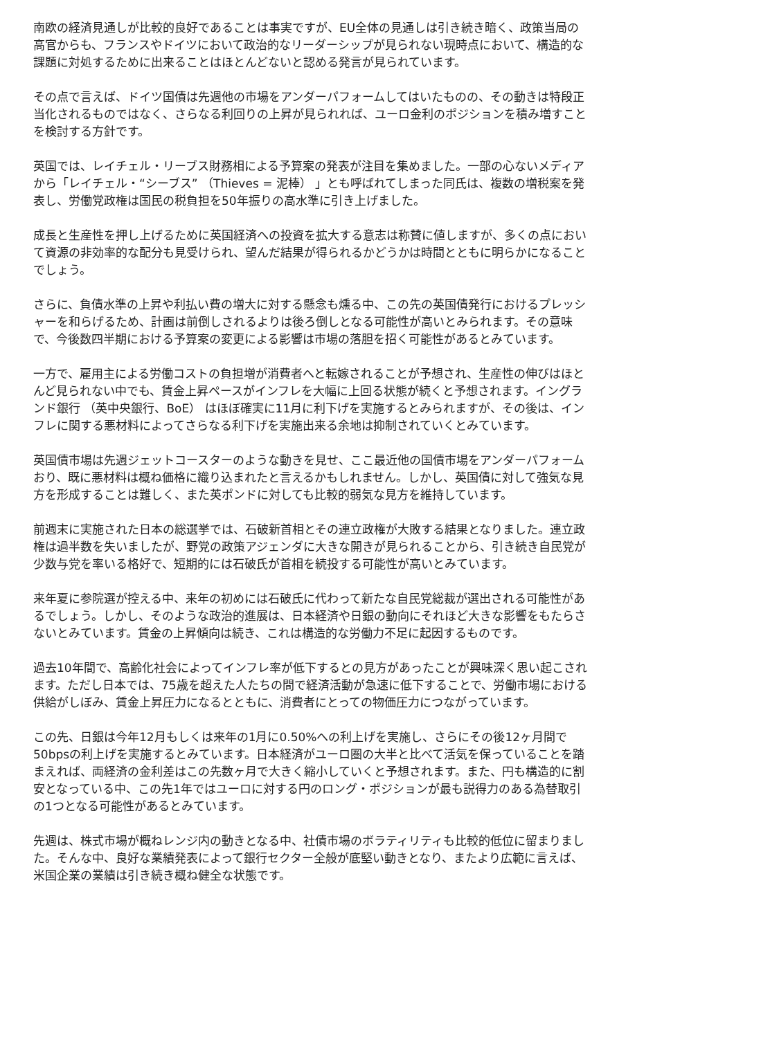南欧の経済見通しが比較的良好であることは事実ですが、EU全体の見通しは引き続き暗く、政策当局の高官からも、フランスやドイツにおいて政治的なリーダーシップが見られない現時点において、構造的な課題に対処するために出来ることはほとんどないと認める発言が見られています。
その点で言えば、ドイツ国債は先週他の市場をアンダーパフォームしてはいたものの、その動きは特段正当化されるものではなく、さらなる利回りの上昇が見られれば、ユーロ金利のポジションを積み増すことを検討する方針です。
英国では、レイチェル・リーブス財務相による予算案の発表が注目を集めました。一部の心ないメディアから「レイチェル・“シーブス” （Thieves = 泥棒） 」とも呼ばれてしまった同氏は、複数の増税案を発表し、労働党政権は国民の税負担を50年振りの高水準に引き上げました。
成長と生産性を押し上げるために英国経済への投資を拡大する意志は称賛に値しますが、多くの点において資源の非効率的な配分も見受けられ、望んだ結果が得られるかどうかは時間とともに明らかになることでしょう。
さらに、負債水準の上昇や利払い費の増大に対する懸念も燻る中、この先の英国債発行におけるプレッシャーを和らげるため、計画は前倒しされるよりは後ろ倒しとなる可能性が高いとみられます。その意味で、今後数四半期における予算案の変更による影響は市場の落胆を招く可能性があるとみています。
一方で、雇用主による労働コストの負担増が消費者へと転嫁されることが予想され、生産性の伸びはほとんど見られない中でも、賃金上昇ペースがインフレを大幅に上回る状態が続くと予想されます。イングランド銀行 （英中央銀行、BoE） はほぼ確実に11月に利下げを実施するとみられますが、その後は、インフレに関する悪材料によってさらなる利下げを実施出来る余地は抑制されていくとみています。
英国債市場は先週ジェットコースターのような動きを見せ、ここ最近他の国債市場をアンダーパフォームおり、既に悪材料は概ね価格に織り込まれたと言えるかもしれません。しかし、英国債に対して強気な見方を形成することは難しく、また英ポンドに対しても比較的弱気な見方を維持しています。
前週末に実施された日本の総選挙では、石破新首相とその連立政権が大敗する結果となりました。連立政権は過半数を失いましたが、野党の政策アジェンダに大きな開きが見られることから、引き続き自民党が少数与党を率いる格好で、短期的には石破氏が首相を続投する可能性が高いとみています。
来年夏に参院選が控える中、来年の初めには石破氏に代わって新たな自民党総裁が選出される可能性があるでしょう。しかし、そのような政治的進展は、日本経済や日銀の動向にそれほど大きな影響をもたらさないとみています。賃金の上昇傾向は続き、これは構造的な労働力不足に起因するものです。
過去10年間で、高齢化社会によってインフレ率が低下するとの見方があったことが興味深く思い起こされます。ただし日本では、75歳を超えた人たちの間で経済活動が急速に低下することで、労働市場における供給がしぼみ、賃金上昇圧力になるとともに、消費者にとっての物価圧力につながっています。
この先、日銀は今年12月もしくは来年の1月に0.50%への利上げを実施し、さらにその後12ヶ月間で50bpsの利上げを実施するとみています。日本経済がユーロ圏の大半と比べて活気を保っていることを踏まえれば、両経済の金利差はこの先数ヶ月で大きく縮小していくと予想されます。また、円も構造的に割安となっている中、この先1年ではユーロに対する円のロング・ポジションが最も説得力のある為替取引の1つとなる可能性があるとみています。
先週は、株式市場が概ねレンジ内の動きとなる中、社債市場のボラティリティも比較的低位に留まりました。そんな中、良好な業績発表によって銀行セクター全般が底堅い動きとなり、またより広範に言えば、米国企業の業績は引き続き概ね健全な状態です。